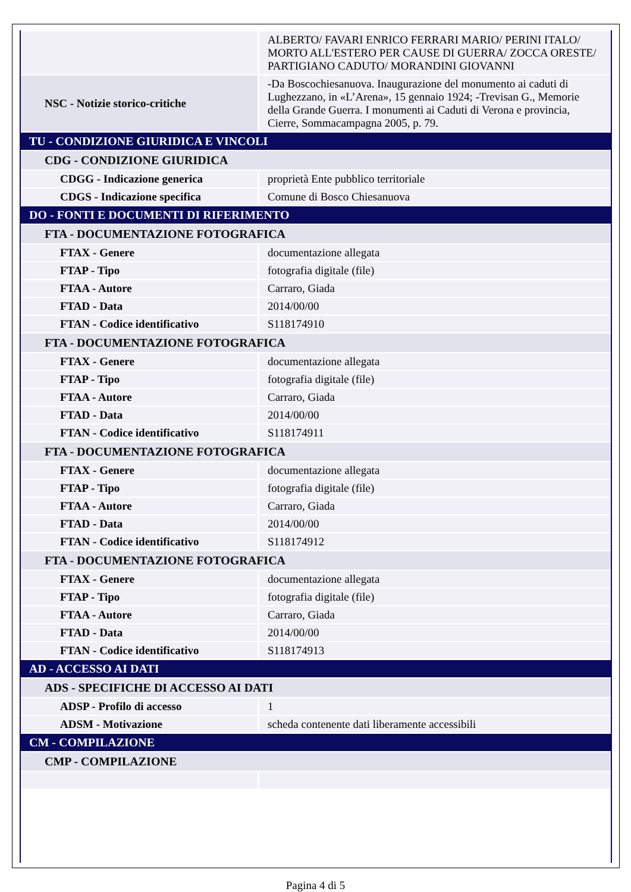| | ALBERTO/ FAVARI ENRICO FERRARI MARIO/ PERINI ITALO/ MORTO ALL'ESTERO PER CAUSE DI GUERRA/ ZOCCA ORESTE/ PARTIGIANO CADUTO/ MORANDINI GIOVANNI |
| NSC - Notizie storico-critiche | -Da Boscochiesanuova. Inaugurazione del monumento ai caduti di Lughezzano, in «L’Arena», 15 gennaio 1924; -Trevisan G., Memorie della Grande Guerra. I monumenti ai Caduti di Verona e provincia, Cierre, Sommacampagna 2005, p. 79. |
| TU - CONDIZIONE GIURIDICA E VINCOLI | |
| CDG - CONDIZIONE GIURIDICA | |
| CDGG - Indicazione generica | proprietà Ente pubblico territoriale |
| CDGS - Indicazione specifica | Comune di Bosco Chiesanuova |
| DO - FONTI E DOCUMENTI DI RIFERIMENTO | |
| FTA - DOCUMENTAZIONE FOTOGRAFICA | |
| FTAX - Genere | documentazione allegata |
| FTAP - Tipo | fotografia digitale (file) |
| FTAA - Autore | Carraro, Giada |
| FTAD - Data | 2014/00/00 |
| FTAN - Codice identificativo | S118174910 |
| FTA - DOCUMENTAZIONE FOTOGRAFICA | |
| FTAX - Genere | documentazione allegata |
| FTAP - Tipo | fotografia digitale (file) |
| FTAA - Autore | Carraro, Giada |
| FTAD - Data | 2014/00/00 |
| FTAN - Codice identificativo | S118174911 |
| FTA - DOCUMENTAZIONE FOTOGRAFICA | |
| FTAX - Genere | documentazione allegata |
| FTAP - Tipo | fotografia digitale (file) |
| FTAA - Autore | Carraro, Giada |
| FTAD - Data | 2014/00/00 |
| FTAN - Codice identificativo | S118174912 |
| FTA - DOCUMENTAZIONE FOTOGRAFICA | |
| FTAX - Genere | documentazione allegata |
| FTAP - Tipo | fotografia digitale (file) |
| FTAA - Autore | Carraro, Giada |
| FTAD - Data | 2014/00/00 |
| FTAN - Codice identificativo | S118174913 |
| AD - ACCESSO AI DATI | |
| ADS - SPECIFICHE DI ACCESSO AI DATI | |
| ADSP - Profilo di accesso | 1 |
| ADSM - Motivazione | scheda contenente dati liberamente accessibili |
| CM - COMPILAZIONE | |
| CMP - COMPILAZIONE | |
Pagina 4 di 5